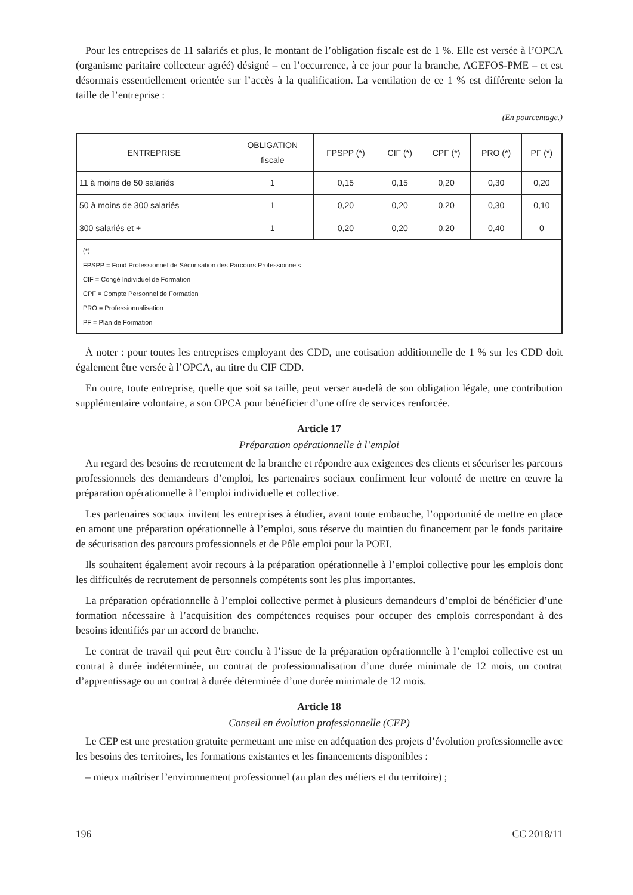Pour les entreprises de 11 salariés et plus, le montant de l’obligation fiscale est de 1 %. Elle est versée à l’OPCA (organisme paritaire collecteur agréé) désigné – en l’occurrence, à ce jour pour la branche, AGEFOS-PME – et est désormais essentiellement orientée sur l’accès à la qualification. La ventilation de ce 1 % est différente selon la taille de l’entreprise :
(En pourcentage.)
| ENTREPRISE | OBLIGATION fiscale | FPSPP (*) | CIF (*) | CPF (*) | PRO (*) | PF (*) |
| --- | --- | --- | --- | --- | --- | --- |
| 11 à moins de 50 salariés | 1 | 0,15 | 0,15 | 0,20 | 0,30 | 0,20 |
| 50 à moins de 300 salariés | 1 | 0,20 | 0,20 | 0,20 | 0,30 | 0,10 |
| 300 salariés et + | 1 | 0,20 | 0,20 | 0,20 | 0,40 | 0 |
| (*) FPSPP = Fond Professionnel de Sécurisation des Parcours Professionnels CIF = Congé Individuel de Formation CPF = Compte Personnel de Formation PRO = Professionnalisation PF = Plan de Formation | | | | | | |
À noter : pour toutes les entreprises employant des CDD, une cotisation additionnelle de 1 % sur les CDD doit également être versée à l’OPCA, au titre du CIF CDD.
En outre, toute entreprise, quelle que soit sa taille, peut verser au-delà de son obligation légale, une contribution supplémentaire volontaire, a son OPCA pour bénéficier d’une offre de services renforcée.
Article 17
Préparation opérationnelle à l’emploi
Au regard des besoins de recrutement de la branche et répondre aux exigences des clients et sécuriser les parcours professionnels des demandeurs d’emploi, les partenaires sociaux confirment leur volonté de mettre en œuvre la préparation opérationnelle à l’emploi individuelle et collective.
Les partenaires sociaux invitent les entreprises à étudier, avant toute embauche, l’opportunité de mettre en place en amont une préparation opérationnelle à l’emploi, sous réserve du maintien du financement par le fonds paritaire de sécurisation des parcours professionnels et de Pôle emploi pour la POEI.
Ils souhaitent également avoir recours à la préparation opérationnelle à l’emploi collective pour les emplois dont les difficultés de recrutement de personnels compétents sont les plus importantes.
La préparation opérationnelle à l’emploi collective permet à plusieurs demandeurs d’emploi de bénéficier d’une formation nécessaire à l’acquisition des compétences requises pour occuper des emplois correspondant à des besoins identifiés par un accord de branche.
Le contrat de travail qui peut être conclu à l’issue de la préparation opérationnelle à l’emploi collective est un contrat à durée indéterminée, un contrat de professionnalisation d’une durée minimale de 12 mois, un contrat d’apprentissage ou un contrat à durée déterminée d’une durée minimale de 12 mois.
Article 18
Conseil en évolution professionnelle (CEP)
Le CEP est une prestation gratuite permettant une mise en adéquation des projets d’évolution professionnelle avec les besoins des territoires, les formations existantes et les financements disponibles :
– mieux maîtriser l’environnement professionnel (au plan des métiers et du territoire) ;
196 CC 2018/11